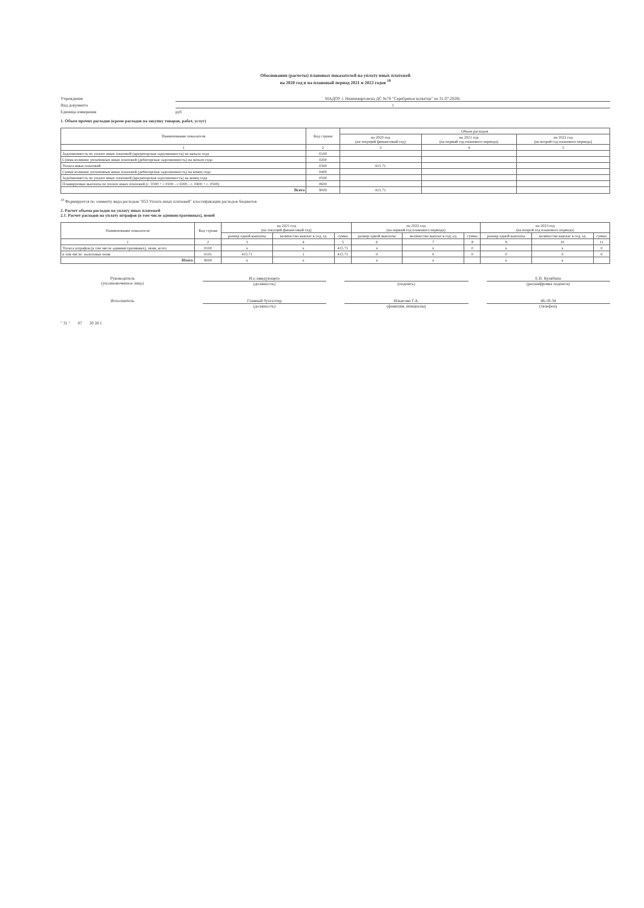Обоснования (расчеты) плановых показателей на уплату иных платежей
на 2020 год и на плановый период 2021 и 2022 годов <sup>18</sup>
Учреждение МАДОУ г. Нижневартовска ДС №78 "Серебряное копытце" на 31.07.2020г.
Вид документа 1
Единица измерения руб
1. Объем прочих расходов (кроме расходов на закупку товаров, работ, услуг)
| Наименование показателя | Код строки | Объем расходов | | |
| --- | --- | --- | --- | --- |
| | | на 2020 год (на текущий финансовый год) | на 2021 год (на первый год планового периода) | на 2022 год (на второй год планового периода) |
| 1 | 2 | 3 | 4 | 5 |
| Задолженность по уплате иных платежей (кредиторская задолженность) на начало года | 0100 | | | |
| Сумма излишне уплаченных иных платежей (дебиторская задолженность) на начало года | 0200 | | | |
| Уплата иных платежей | 0300 | 415.71 | | |
| Сумма излишне уплаченных иных платежей (дебиторская задолженность) на конец года | 0400 | | | |
| Задолженность по уплате иных платежей (кредиторская задолженность) на конец года | 0500 | | | |
| Планируемые выплаты по уплате иных платежей (с. 0300 + с.0100 - с.0200 - с. 0400 + с. 0500) | 0600 | | | |
| Всего | 9000 | 415.71 | | |
<sup>18</sup> Формируется по элементу вида расходов "853 Уплата иных платежей" классификации расходов бюджетов
2. Расчет объема расходов на уплату иных платежей
2.1. Расчет расходов на уплату штрафов (в том числе административных), пеней
| Наименование показателя | Код строки | на 2021 год (на текущий финансовый год) | | | на 2022 год (на первый год планового периода) | | | на 2023 год (на второй год планового периода) | | |
| --- | --- | --- | --- | --- | --- | --- | --- | --- | --- | --- |
| | | размер одной выплаты | количество выплат в год, ед | сумма | размер одной выплаты | количество выплат в год, ед | сумма | размер одной выплаты | количество выплат в год, ед | сумма |
| 1 | 2 | 3 | 4 | 5 | 6 | 7 | 8 | 9 | 10 | 11 |
| Уплата штрафов (в том числе административных), пени, всего | 0100 | x | x | 415.71 | x | x | 0 | x | x | 0 |
| в том числе: налоговые пени | 0101 | 415.71 | 1 | 415.71 | 0 | 0 | 0 | 0 | 0 | 0 |
| Итого | 9000 | x | x | | x | x | | x | x | |
Руководитель
(уполномоченное лицо)
И.о.заведующего
(должность)
(подпись) Е.В. Кулябина
(расшифровка подписи)
Исполнитель Главный бухгалтер
(должность)
Ильясова Г.А.
(фамилия, инициалы)
46-10-34
(телефон)
" 31 " 07 20 20 г.